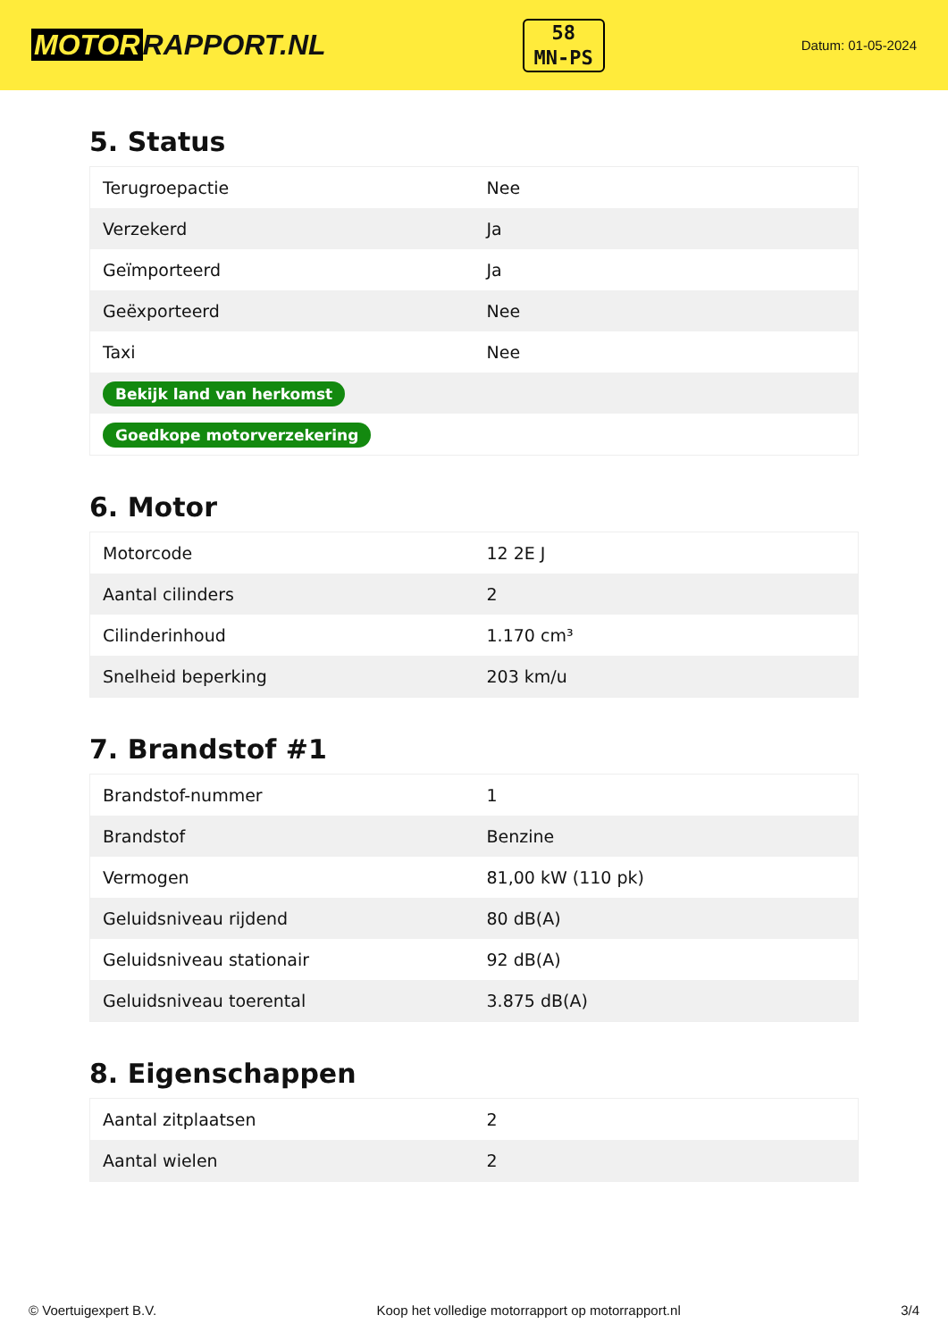MOTOR RAPPORT.NL
58
MN-PS
Datum: 01-05-2024
5. Status
| Terugroepactie | Nee |
| Verzekerd | Ja |
| Geïmporteerd | Ja |
| Geëxporteerd | Nee |
| Taxi | Nee |
| Bekijk land van herkomst | |
| Goedkope motorverzekering | |
6. Motor
| Motorcode | 12 2E J |
| Aantal cilinders | 2 |
| Cilinderinhoud | 1.170 cm³ |
| Snelheid beperking | 203 km/u |
7. Brandstof #1
| Brandstof-nummer | 1 |
| Brandstof | Benzine |
| Vermogen | 81,00 kW (110 pk) |
| Geluidsniveau rijdend | 80 dB(A) |
| Geluidsniveau stationair | 92 dB(A) |
| Geluidsniveau toerental | 3.875 dB(A) |
8. Eigenschappen
| Aantal zitplaatsen | 2 |
| Aantal wielen | 2 |
© Voertuigexpert B.V. Koop het volledige motorrapport op motorrapport.nl 3/4